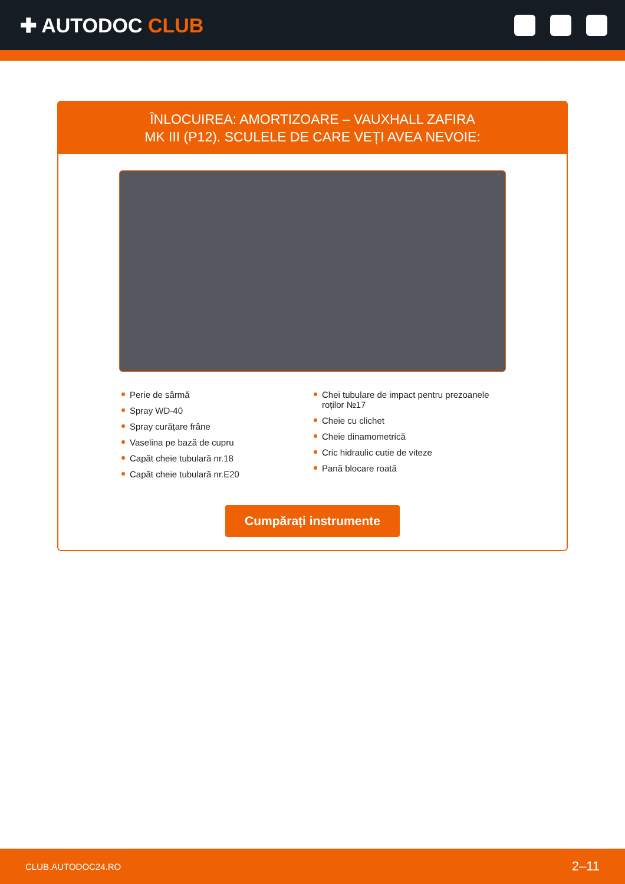✚ AUTODOC CLUB
ÎNLOCUIREA: AMORTIZOARE – VAUXHALL ZAFIRA MK III (P12). SCULELE DE CARE VEȚI AVEA NEVOIE:
Perie de sârmă
Spray WD-40
Spray curățare frâne
Vaselina pe bază de cupru
Capăt cheie tubulară nr.18
Capăt cheie tubulară nr.E20
Chei tubulare de impact pentru prezoanele roților №17
Cheie cu clichet
Cheie dinamometrică
Cric hidraulic cutie de viteze
Pană blocare roată
Cumpărați instrumente
CLUB.AUTODOC24.RO 2–11